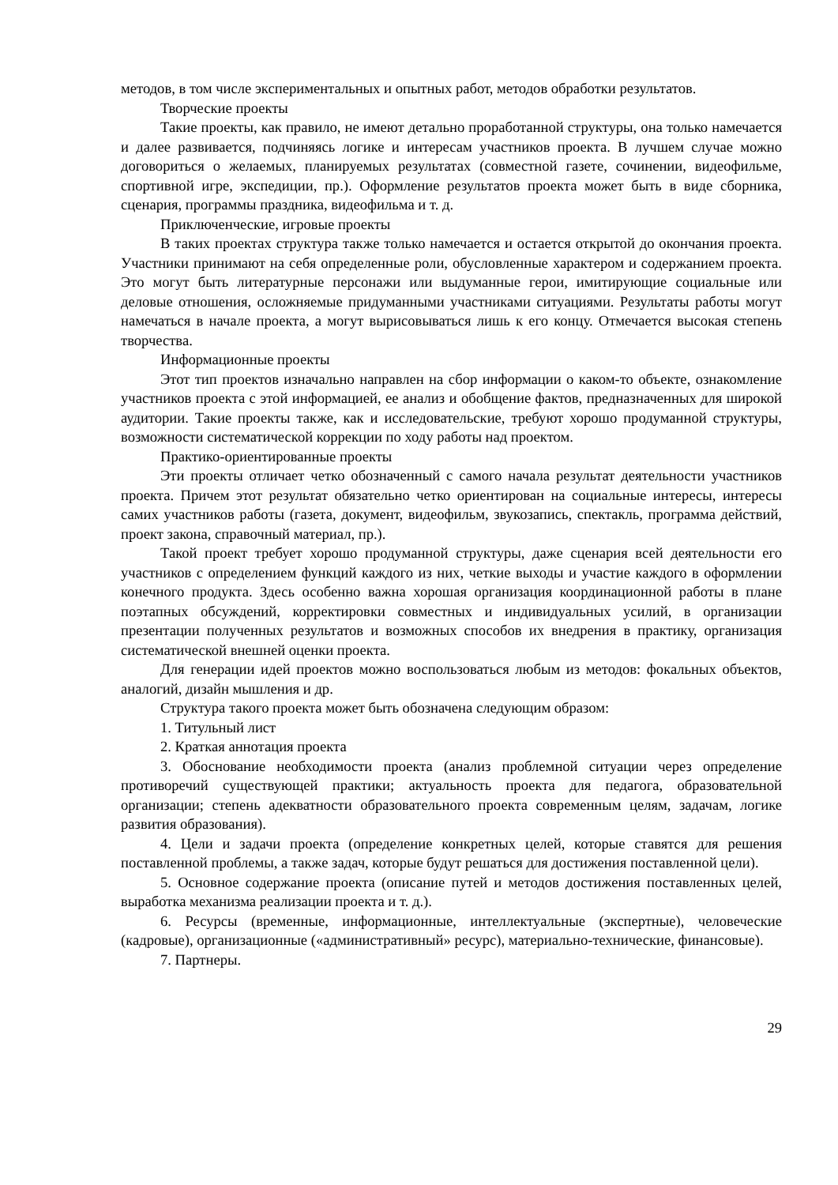методов, в том числе экспериментальных и опытных работ, методов обработки результатов.
Творческие проекты
Такие проекты, как правило, не имеют детально проработанной структуры, она только намечается и далее развивается, подчиняясь логике и интересам участников проекта. В лучшем случае можно договориться о желаемых, планируемых результатах (совместной газете, сочинении, видеофильме, спортивной игре, экспедиции, пр.). Оформление результатов проекта может быть в виде сборника, сценария, программы праздника, видеофильма и т. д.
Приключенческие, игровые проекты
В таких проектах структура также только намечается и остается открытой до окончания проекта. Участники принимают на себя определенные роли, обусловленные характером и содержанием проекта. Это могут быть литературные персонажи или выдуманные герои, имитирующие социальные или деловые отношения, осложняемые придуманными участниками ситуациями. Результаты работы могут намечаться в начале проекта, а могут вырисовываться лишь к его концу. Отмечается высокая степень творчества.
Информационные проекты
Этот тип проектов изначально направлен на сбор информации о каком-то объекте, ознакомление участников проекта с этой информацией, ее анализ и обобщение фактов, предназначенных для широкой аудитории. Такие проекты также, как и исследовательские, требуют хорошо продуманной структуры, возможности систематической коррекции по ходу работы над проектом.
Практико-ориентированные проекты
Эти проекты отличает четко обозначенный с самого начала результат деятельности участников проекта. Причем этот результат обязательно четко ориентирован на социальные интересы, интересы самих участников работы (газета, документ, видеофильм, звукозапись, спектакль, программа действий, проект закона, справочный материал, пр.).
Такой проект требует хорошо продуманной структуры, даже сценария всей деятельности его участников с определением функций каждого из них, четкие выходы и участие каждого в оформлении конечного продукта. Здесь особенно важна хорошая организация координационной работы в плане поэтапных обсуждений, корректировки совместных и индивидуальных усилий, в организации презентации полученных результатов и возможных способов их внедрения в практику, организация систематической внешней оценки проекта.
Для генерации идей проектов можно воспользоваться любым из методов: фокальных объектов, аналогий, дизайн мышления и др.
Структура такого проекта может быть обозначена следующим образом:
1. Титульный лист
2. Краткая аннотация проекта
3. Обоснование необходимости проекта (анализ проблемной ситуации через определение противоречий существующей практики; актуальность проекта для педагога, образовательной организации; степень адекватности образовательного проекта современным целям, задачам, логике развития образования).
4. Цели и задачи проекта (определение конкретных целей, которые ставятся для решения поставленной проблемы, а также задач, которые будут решаться для достижения поставленной цели).
5. Основное содержание проекта (описание путей и методов достижения поставленных целей, выработка механизма реализации проекта и т. д.).
6. Ресурсы (временные, информационные, интеллектуальные (экспертные), человеческие (кадровые), организационные («административный» ресурс), материально-технические, финансовые).
7. Партнеры.
29